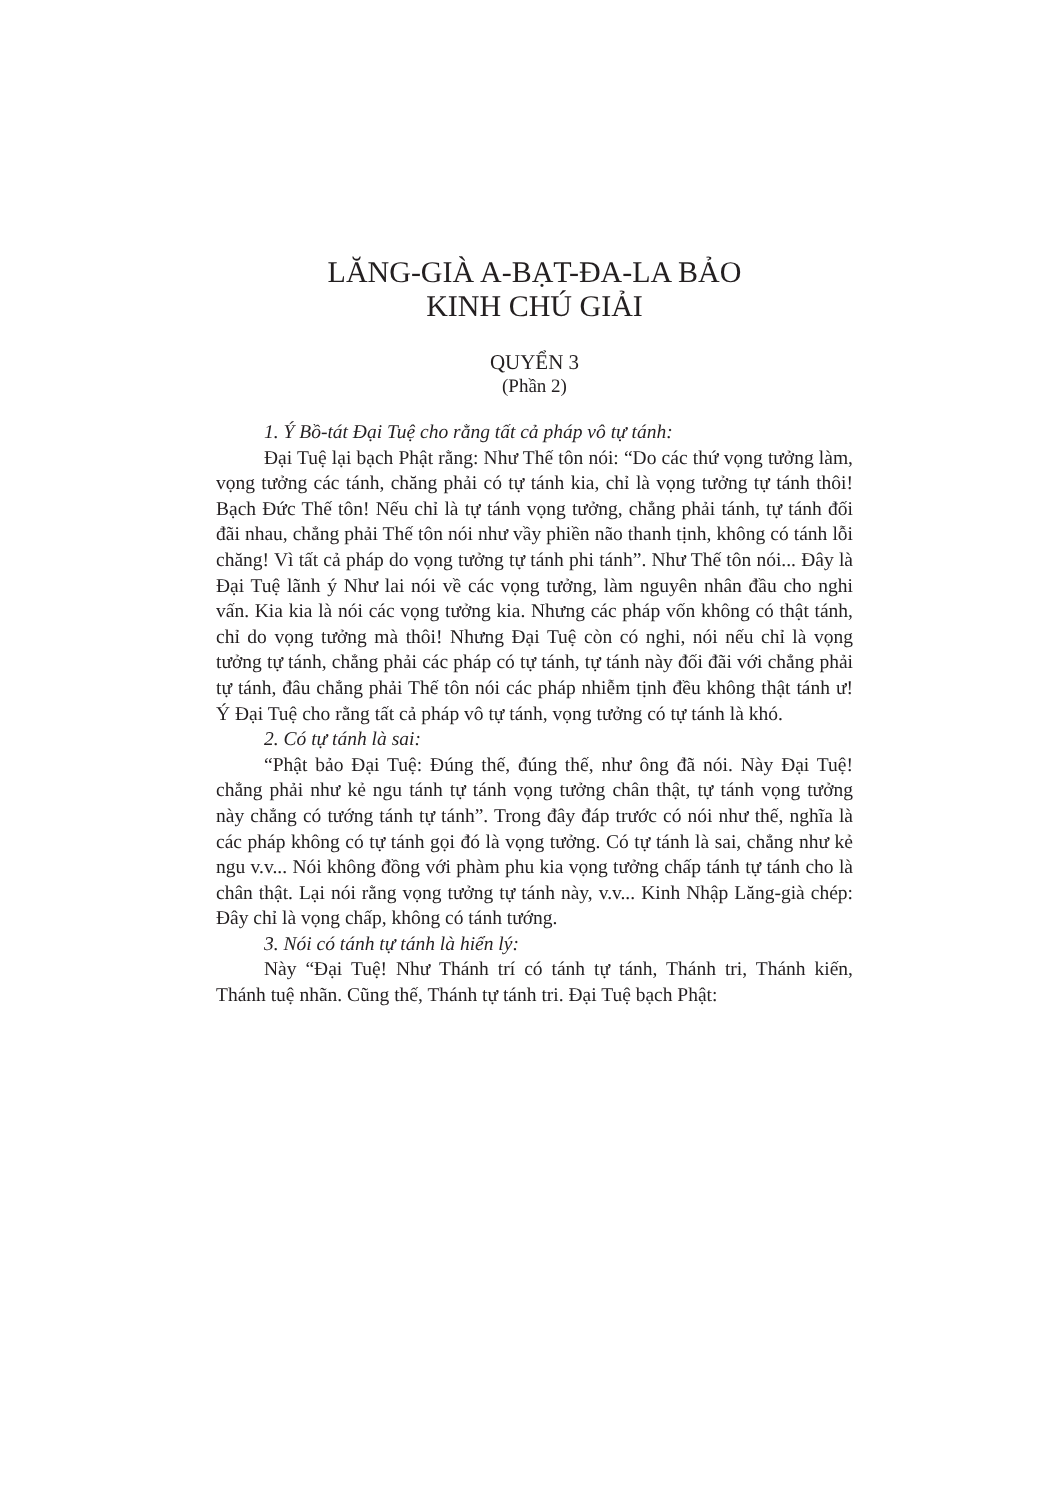LĂNG-GIÀ A-BẠT-ĐA-LA BẢO
KINH CHÚ GIẢI
QUYỂN 3
(Phần 2)
1. Ý Bồ-tát Đại Tuệ cho rằng tất cả pháp vô tự tánh:
Đại Tuệ lại bạch Phật rằng: Như Thế tôn nói: “Do các thứ vọng tưởng làm, vọng tưởng các tánh, chăng phải có tự tánh kia, chỉ là vọng tưởng tự tánh thôi! Bạch Đức Thế tôn! Nếu chỉ là tự tánh vọng tưởng, chẳng phải tánh, tự tánh đối đãi nhau, chẳng phải Thế tôn nói như vầy phiền não thanh tịnh, không có tánh lỗi chăng! Vì tất cả pháp do vọng tưởng tự tánh phi tánh”. Như Thế tôn nói... Đây là Đại Tuệ lãnh ý Như lai nói về các vọng tưởng, làm nguyên nhân đầu cho nghi vấn. Kia kia là nói các vọng tưởng kia. Nhưng các pháp vốn không có thật tánh, chỉ do vọng tưởng mà thôi! Nhưng Đại Tuệ còn có nghi, nói nếu chỉ là vọng tưởng tự tánh, chẳng phải các pháp có tự tánh, tự tánh này đối đãi với chẳng phải tự tánh, đâu chẳng phải Thế tôn nói các pháp nhiễm tịnh đều không thật tánh ư! Ý Đại Tuệ cho rằng tất cả pháp vô tự tánh, vọng tưởng có tự tánh là khó.
2. Có tự tánh là sai:
“Phật bảo Đại Tuệ: Đúng thế, đúng thế, như ông đã nói. Này Đại Tuệ! chẳng phải như kẻ ngu tánh tự tánh vọng tưởng chân thật, tự tánh vọng tưởng này chẳng có tướng tánh tự tánh”. Trong đây đáp trước có nói như thế, nghĩa là các pháp không có tự tánh gọi đó là vọng tưởng. Có tự tánh là sai, chẳng như kẻ ngu v.v... Nói không đồng với phàm phu kia vọng tưởng chấp tánh tự tánh cho là chân thật. Lại nói rằng vọng tưởng tự tánh này, v.v... Kinh Nhập Lăng-già chép: Đây chỉ là vọng chấp, không có tánh tướng.
3. Nói có tánh tự tánh là hiển lý:
Này “Đại Tuệ! Như Thánh trí có tánh tự tánh, Thánh tri, Thánh kiến, Thánh tuệ nhãn. Cũng thế, Thánh tự tánh tri. Đại Tuệ bạch Phật: